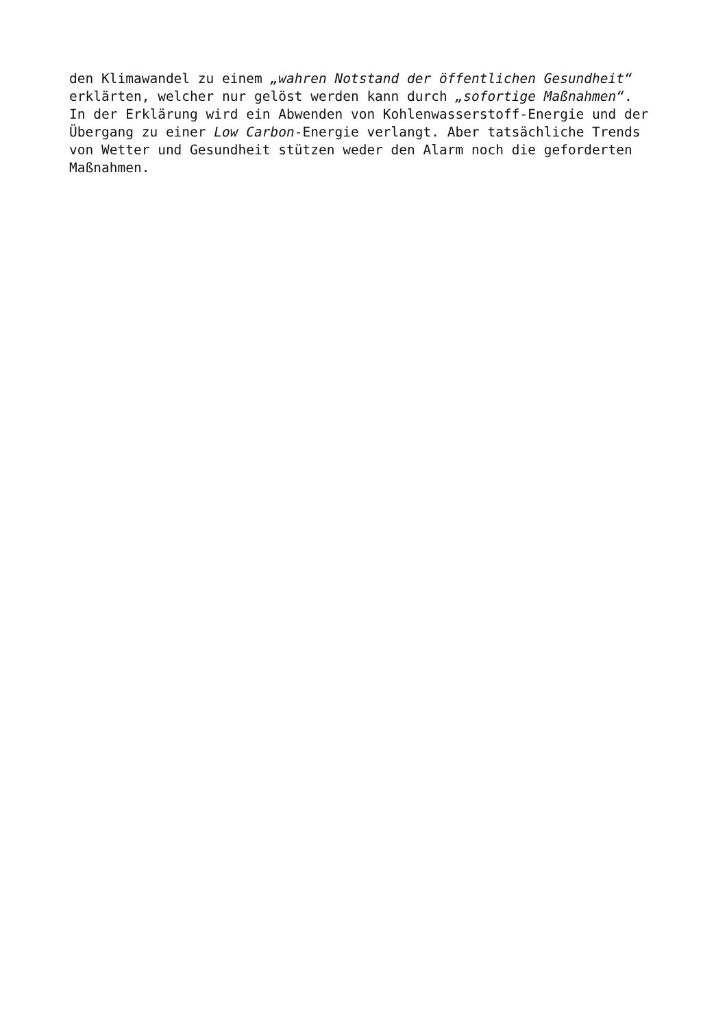den Klimawandel zu einem „wahren Notstand der öffentlichen Gesundheit“ erklärten, welcher nur gelöst werden kann durch „sofortige Maßnahmen“. In der Erklärung wird ein Abwenden von Kohlenwasserstoff-Energie und der Übergang zu einer Low Carbon-Energie verlangt. Aber tatsächliche Trends von Wetter und Gesundheit stützen weder den Alarm noch die geforderten Maßnahmen.